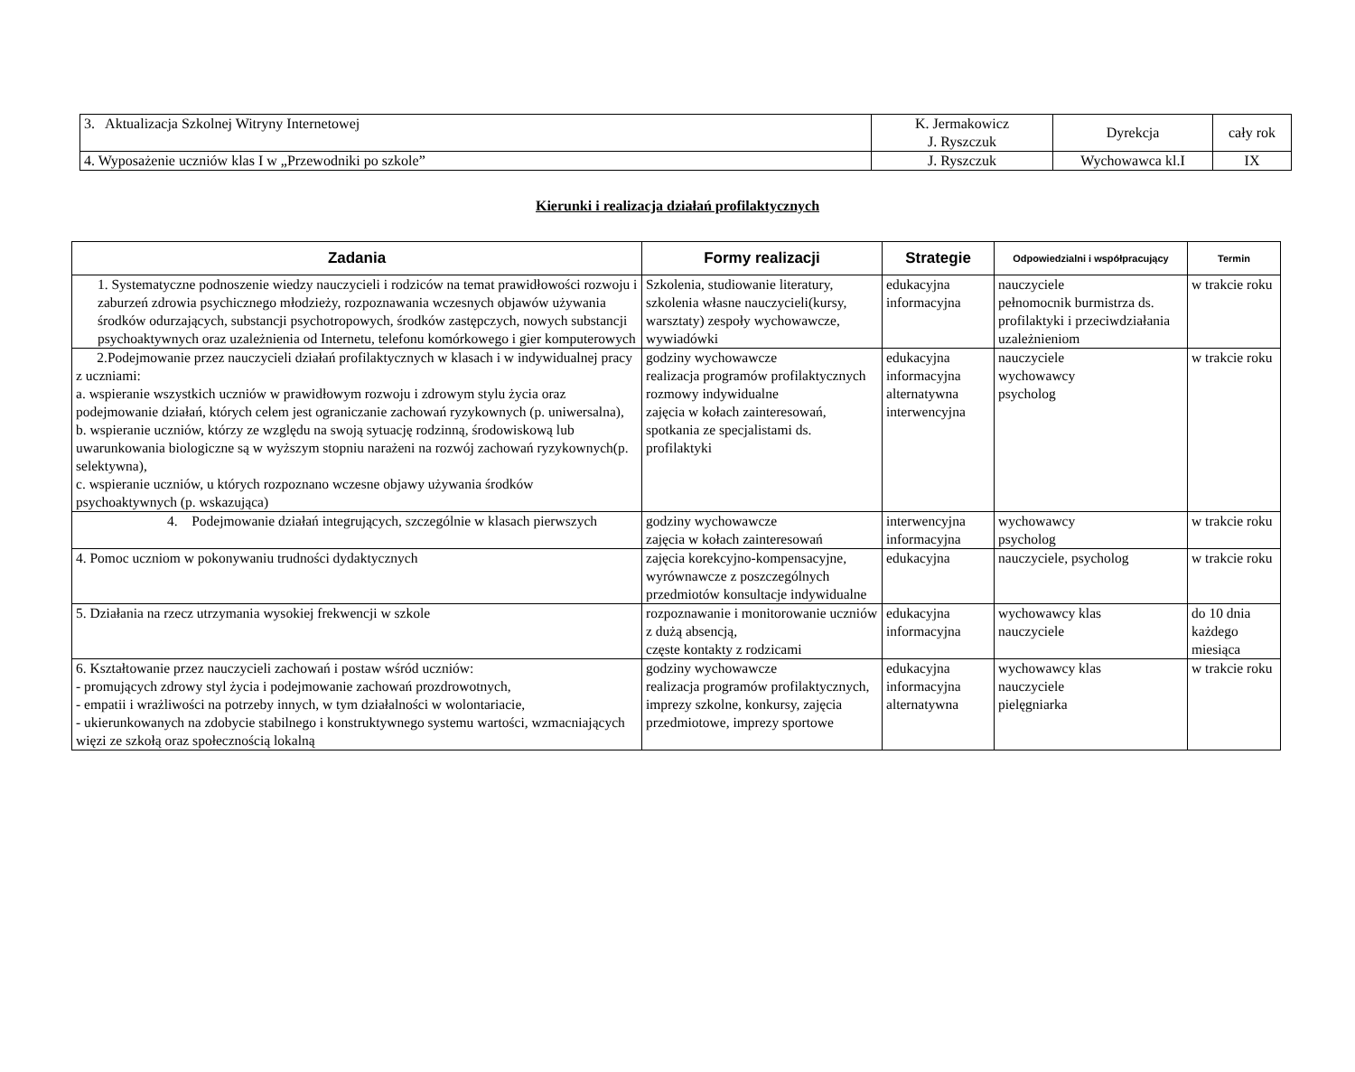| 3. Aktualizacja Szkolnej Witryny Internetowej | K. Jermakowicz J. Ryszczuk | Dyrekcja | cały rok |
| 4. Wyposażenie uczniów klas I w „Przewodniki po szkole” | J. Ryszczuk | Wychowawca kl.I | IX |
Kierunki i realizacja działań profilaktycznych
| Zadania | Formy realizacji | Strategie | Odpowiedzialni i współpracujący | Termin |
| --- | --- | --- | --- | --- |
| 1. Systematyczne podnoszenie wiedzy nauczycieli i rodziców na temat prawidłowości rozwoju i zaburzeń zdrowia psychicznego młodzieży, rozpoznawania wczesnych objawów używania środków odurzających, substancji psychotropowych, środków zastępczych, nowych substancji psychoaktywnych oraz uzależnienia od Internetu, telefonu komórkowego i gier komputerowych | Szkolenia, studiowanie literatury, szkolenia własne nauczycieli(kursy, warsztaty) zespoły wychowawcze, wywiadówki | edukacyjna informacyjna | nauczyciele pełnomocnik burmistrza ds. profilaktyki i przeciwdziałania uzależnieniom | w trakcie roku |
| 2.Podejmowanie przez nauczycieli działań profilaktycznych w klasach i w indywidualnej pracy z uczniami: a. wspieranie wszystkich uczniów w prawidłowym rozwoju i zdrowym stylu życia oraz podejmowanie działań, których celem jest ograniczanie zachowań ryzykownych (p. uniwersalna), b. wspieranie uczniów, którzy ze względu na swoją sytuację rodzinną, środowiskową lub uwarunkowania biologiczne są w wyższym stopniu narażeni na rozwój zachowań ryzykownych(p. selektywna), c. wspieranie uczniów, u których rozpoznano wczesne objawy używania środków psychoaktywnych (p. wskazująca) | godziny wychowawcze realizacja programów profilaktycznych rozmowy indywidualne zajęcia w kołach zainteresowań, spotkania ze specjalistami ds. profilaktyki | edukacyjna informacyjna alternatywna interwencyjna | nauczyciele wychowawcy psycholog | w trakcie roku |
| 4. Podejmowanie działań integrujących, szczególnie w klasach pierwszych | godziny wychowawcze zajęcia w kołach zainteresowań | interwencyjna informacyjna | wychowawcy psycholog | w trakcie roku |
| 4. Pomoc uczniom w pokonywaniu trudności dydaktycznych | zajęcia korekcyjno-kompensacyjne, wyrównawcze z poszczególnych przedmiotów konsultacje indywidualne | edukacyjna | nauczyciele, psycholog | w trakcie roku |
| 5. Działania na rzecz utrzymania wysokiej frekwencji w szkole | rozpoznawanie i monitorowanie uczniów z dużą absencją, częste kontakty z rodzicami | edukacyjna informacyjna | wychowawcy klas nauczyciele | do 10 dnia każdego miesiąca |
| 6. Kształtowanie przez nauczycieli zachowań i postaw wśród uczniów: - promujących zdrowy styl życia i podejmowanie zachowań prozdrowotnych, - empatii i wrażliwości na potrzeby innych, w tym działalności w wolontariacie, - ukierunkowanych na zdobycie stabilnego i konstruktywnego systemu wartości, wzmacniających więzi ze szkołą oraz społecznością lokalną | godziny wychowawcze realizacja programów profilaktycznych, imprezy szkolne, konkursy, zajęcia przedmiotowe, imprezy sportowe | edukacyjna informacyjna alternatywna | wychowawcy klas nauczyciele pielęgniarka | w trakcie roku |